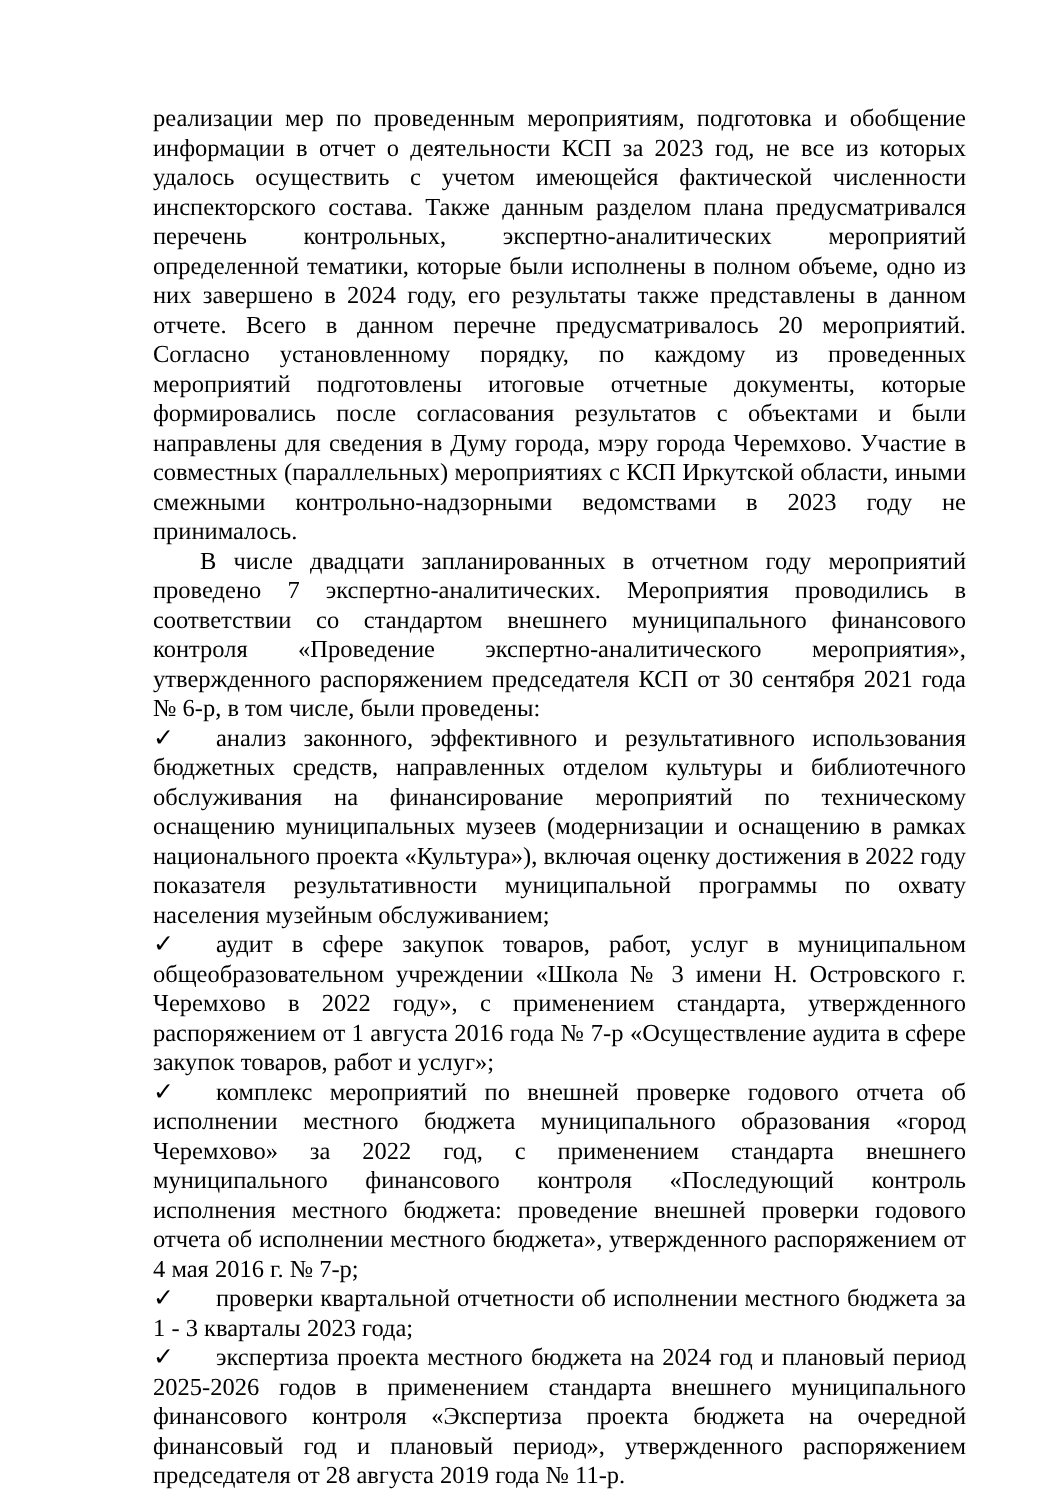реализации мер по проведенным мероприятиям, подготовка и обобщение информации в отчет о деятельности КСП за 2023 год, не все из которых удалось осуществить с учетом имеющейся фактической численности инспекторского состава. Также данным разделом плана предусматривался перечень контрольных, экспертно-аналитических мероприятий определенной тематики, которые были исполнены в полном объеме, одно из них завершено в 2024 году, его результаты также представлены в данном отчете. Всего в данном перечне предусматривалось 20 мероприятий. Согласно установленному порядку, по каждому из проведенных мероприятий подготовлены итоговые отчетные документы, которые формировались после согласования результатов с объектами и были направлены для сведения в Думу города, мэру города Черемхово. Участие в совместных (параллельных) мероприятиях с КСП Иркутской области, иными смежными контрольно-надзорными ведомствами в 2023 году не принималось.
В числе двадцати запланированных в отчетном году мероприятий проведено 7 экспертно-аналитических. Мероприятия проводились в соответствии со стандартом внешнего муниципального финансового контроля «Проведение экспертно-аналитического мероприятия», утвержденного распоряжением председателя КСП от 30 сентября 2021 года № 6-р, в том числе, были проведены:
✓ анализ законного, эффективного и результативного использования бюджетных средств, направленных отделом культуры и библиотечного обслуживания на финансирование мероприятий по техническому оснащению муниципальных музеев (модернизации и оснащению в рамках национального проекта «Культура»), включая оценку достижения в 2022 году показателя результативности муниципальной программы по охвату населения музейным обслуживанием;
✓ аудит в сфере закупок товаров, работ, услуг в муниципальном общеобразовательном учреждении «Школа № 3 имени Н. Островского г. Черемхово в 2022 году», с применением стандарта, утвержденного распоряжением от 1 августа 2016 года № 7-р «Осуществление аудита в сфере закупок товаров, работ и услуг»;
✓ комплекс мероприятий по внешней проверке годового отчета об исполнении местного бюджета муниципального образования «город Черемхово» за 2022 год, с применением стандарта внешнего муниципального финансового контроля «Последующий контроль исполнения местного бюджета: проведение внешней проверки годового отчета об исполнении местного бюджета», утвержденного распоряжением от 4 мая 2016 г. № 7-р;
✓ проверки квартальной отчетности об исполнении местного бюджета за 1 - 3 кварталы 2023 года;
✓ экспертиза проекта местного бюджета на 2024 год и плановый период 2025-2026 годов в применением стандарта внешнего муниципального финансового контроля «Экспертиза проекта бюджета на очередной финансовый год и плановый период», утвержденного распоряжением председателя от 28 августа 2019 года № 11-р.